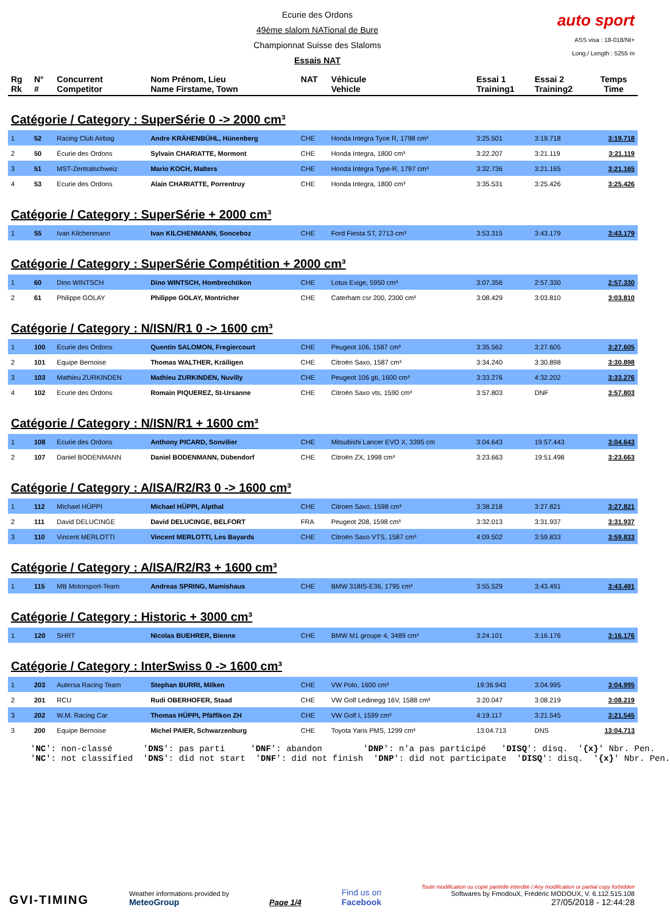Ecurie des Ordons
49ème slalom NATional de Bure
Championnat Suisse des Slaloms
Essais NAT
auto sport
ASS visa : 18-018/NI+
Long./ Length : 5255 m
| Rg Rk | N° # | Concurrent Competitor | Nom Prénom, Lieu Name Firstame, Town | NAT | Véhicule Vehicle | Essai 1 Training1 | Essai 2 Training2 | Temps Time |
| --- | --- | --- | --- | --- | --- | --- | --- | --- |
| Catégorie / Category : SuperSérie 0 -> 2000 cm³ | | | | | | | | |
| 1 | 52 | Racing Club Airbag | Andre KRÄHENBÜHL, Hünenberg | CHE | Honda Integra Tyoe R, 1798 cm³ | 3:25.501 | 3:19.718 | 3:19.718 |
| 2 | 50 | Écurie des Ordons | Sylvain CHARIATTE, Mormont | CHE | Honda Integra, 1800 cm³ | 3:22.207 | 3:21.119 | 3:21.119 |
| 3 | 51 | MST-Zentralschweiz | Mario KOCH, Malters | CHE | Honda Integra Type-R, 1797 cm³ | 3:32.736 | 3:21.165 | 3:21.165 |
| 4 | 53 | Ecurie des Ordons | Alain CHARIATTE, Porrentruy | CHE | Honda Integra, 1800 cm³ | 3:35.531 | 3:25.426 | 3:25.426 |
| Catégorie / Category : SuperSérie + 2000 cm³ | | | | | | | | |
| 1 | 55 | Ivan Kilchenmann | Ivan KILCHENMANN, Sonceboz | CHE | Ford Fiesta ST, 2713 cm³ | 3:53.315 | 3:43.179 | 3:43.179 |
| Catégorie / Category : SuperSérie Compétition + 2000 cm³ | | | | | | | | |
| 1 | 60 | Dino WINTSCH | Dino WINTSCH, Hombrechtikon | CHE | Lotus Exige, 5950 cm³ | 3:07.356 | 2:57.330 | 2:57.330 |
| 2 | 61 | Philippe GOLAY | Philippe GOLAY, Montricher | CHE | Caterham csr 200, 2300 cm³ | 3:08.429 | 3:03.810 | 3:03.810 |
| Catégorie / Category : N/ISN/R1 0 -> 1600 cm³ | | | | | | | | |
| 1 | 100 | Ecurie des Ordons | Quentin SALOMON, Fregiercourt | CHE | Peugeot 106, 1587 cm³ | 3:35.562 | 3:27.605 | 3:27.605 |
| 2 | 101 | Equipe Bernoise | Thomas WALTHER, Kräiligen | CHE | Citroën Saxo, 1587 cm³ | 3:34.240 | 3:30.898 | 3:30.898 |
| 3 | 103 | Mathieu ZURKINDEN | Mathieu ZURKINDEN, Nuvilly | CHE | Peugeot 106 gti, 1600 cm³ | 3:33.276 | 4:32.202 | 3:33.276 |
| 4 | 102 | Ecurie des Ordons | Romain PIQUEREZ, St-Ursanne | CHE | Citroën Saxo vts, 1590 cm³ | 3:57.803 | DNF | 3:57.803 |
| Catégorie / Category : N/ISN/R1 + 1600 cm³ | | | | | | | | |
| 1 | 108 | Ecurie des Ordons | Anthony PICARD, Sonvilier | CHE | Mitsubishi Lancer EVO X, 3395 cm | 3:04.643 | 19:57.443 | 3:04.643 |
| 2 | 107 | Daniel BODENMANN | Daniel BODENMANN, Dübendorf | CHE | Citroën ZX, 1998 cm³ | 3:23.663 | 19:51.498 | 3:23.663 |
| Catégorie / Category : A/ISA/R2/R3 0 -> 1600 cm³ | | | | | | | | |
| 1 | 112 | Michael HÜPPI | Michael HÜPPI, Alpthal | CHE | Citroen Saxo, 1598 cm³ | 3:38.218 | 3:27.821 | 3:27.821 |
| 2 | 111 | David DELUCINGE | David DELUCINGE, BELFORT | FRA | Peugeot 208, 1598 cm³ | 3:32.013 | 3:31.937 | 3:31.937 |
| 3 | 110 | Vincent MERLOTTI | Vincent MERLOTTI, Les Bayards | CHE | Citroën Saxo VTS, 1587 cm³ | 4:09.502 | 3:59.833 | 3:59.833 |
| Catégorie / Category : A/ISA/R2/R3 + 1600 cm³ | | | | | | | | |
| 1 | 115 | MB Motorsport-Team | Andreas SPRING, Mamishaus | CHE | BMW 318IS-E36, 1795 cm³ | 3:55.529 | 3:43.491 | 3:43.491 |
| Catégorie / Category : Historic + 3000 cm³ | | | | | | | | |
| 1 | 120 | SHRT | Nicolas BUEHRER, Bienne | CHE | BMW M1 groupe 4, 3489 cm³ | 3:24.101 | 3:16.176 | 3:16.176 |
| Catégorie / Category : InterSwiss 0 -> 1600 cm³ | | | | | | | | |
| 1 | 203 | Autersa Racing Team | Stephan BURRI, Milken | CHE | VW Polo, 1600 cm³ | 19:36.943 | 3:04.995 | 3:04.995 |
| 2 | 201 | RCU | Rudi OBERHOFER, Staad | CHE | VW Golf Ledinegg 16V, 1588 cm³ | 3:20.047 | 3:08.219 | 3:08.219 |
| 3 | 202 | W.M. Racing Car | Thomas HÜPPI, Pfäffikon ZH | CHE | VW Golf I, 1599 cm³ | 4:19.117 | 3:21.545 | 3:21.545 |
| 3 | 200 | Equipe Bernoise | Michel PAIER, Schwarzenburg | CHE | Toyota Yaris PMS, 1299 cm³ | 13:04.713 | DNS | 13:04.713 |
'NC': non-classé 'DNS': pas parti 'DNF': abandon 'DNP': n'a pas participé 'DISQ': disq. '{x}' Nbr. Pen. 'NC': not classified 'DNS': did not start 'DNF': did not finish 'DNP': did not participate 'DISQ': disq. '{x}' Nbr. Pen.
GVI-TIMING
Weather informations provided by
MeteoGroup
Page 1/4
Find us on
Facebook
Toute modification ou copie partielle interdite / Any modification or partial copy forbidden
Softwares by FmodouX, Frédéric MODOUX, V. 6.112.515.108
27/05/2018 - 12:44:28